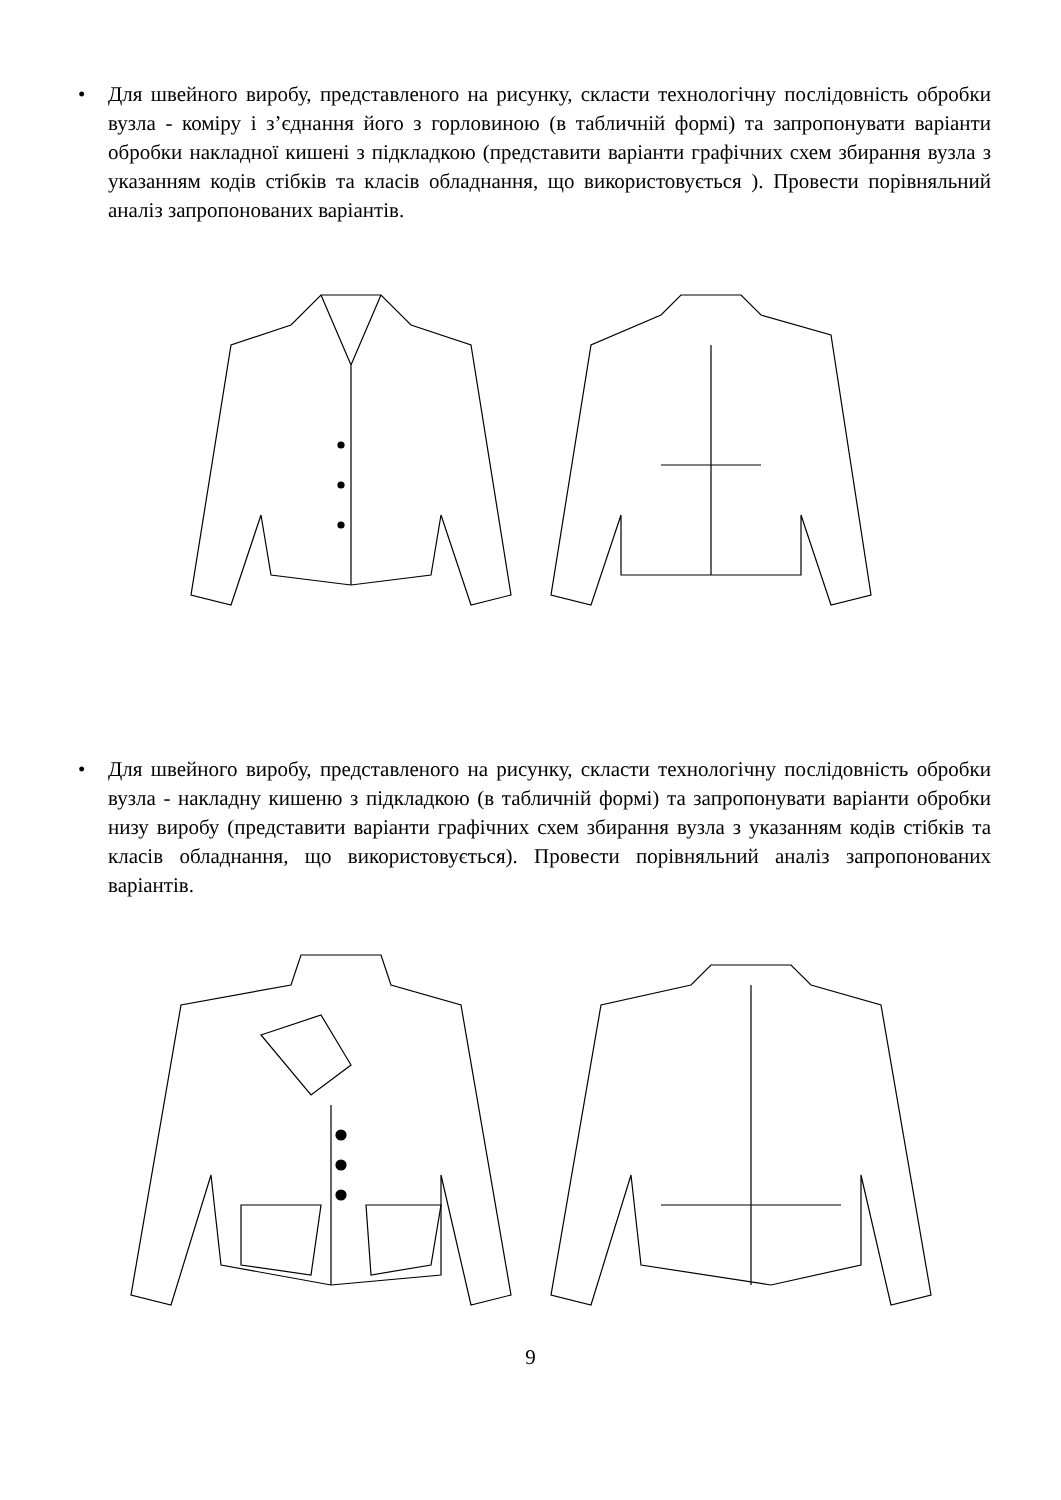• Для швейного виробу, представленого на рисунку, скласти технологічну послідовність обробки вузла - коміру і з’єднання його з горловиною (в табличній формі) та запропонувати варіанти обробки накладної кишені з підкладкою (представити варіанти графічних схем збирання вузла з указанням кодів стібків та класів обладнання, що використовується ). Провести порівняльний аналіз запропонованих варіантів.
• Для швейного виробу, представленого на рисунку, скласти технологічну послідовність обробки вузла - накладну кишеню з підкладкою (в табличній формі) та запропонувати варіанти обробки низу виробу (представити варіанти графічних схем збирання вузла з указанням кодів стібків та класів обладнання, що використовується). Провести порівняльний аналіз запропонованих варіантів.
9